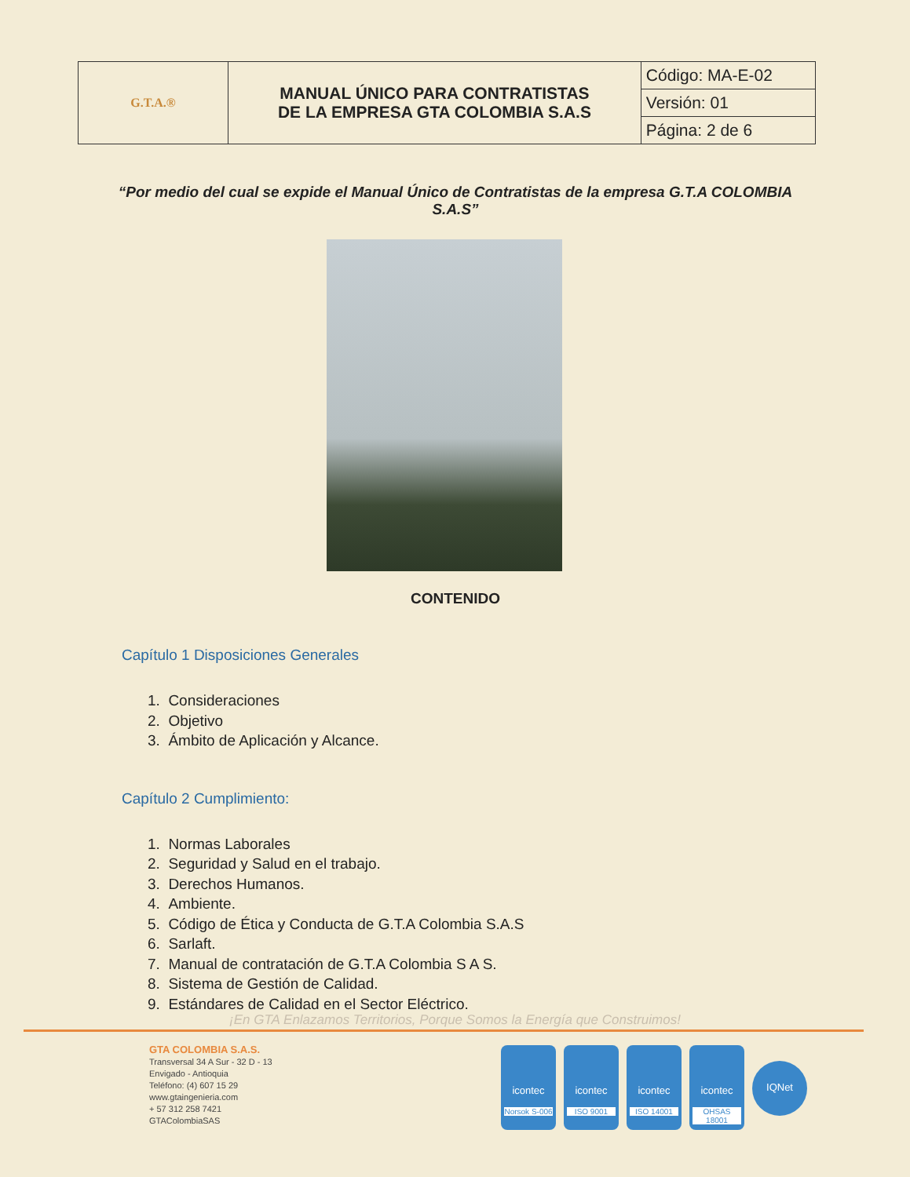| G.T.A.® | MANUAL ÚNICO PARA CONTRATISTAS DE LA EMPRESA GTA COLOMBIA S.A.S | Código: MA-E-02 |
| | | Versión: 01 |
| | | Página: 2 de 6 |
“Por medio del cual se expide el Manual Único de Contratistas de la empresa G.T.A COLOMBIA S.A.S”
CONTENIDO
Capítulo 1 Disposiciones Generales
1. Consideraciones
2. Objetivo
3. Ámbito de Aplicación y Alcance.
Capítulo 2 Cumplimiento:
1. Normas Laborales
2. Seguridad y Salud en el trabajo.
3. Derechos Humanos.
4. Ambiente.
5. Código de Ética y Conducta de G.T.A Colombia S.A.S
6. Sarlaft.
7. Manual de contratación de G.T.A Colombia S A S.
8. Sistema de Gestión de Calidad.
9. Estándares de Calidad en el Sector Eléctrico.
¡En GTA Enlazamos Territorios, Porque Somos la Energía que Construimos!
GTA COLOMBIA S.A.S.
Transversal 34 A Sur - 32 D - 13
Envigado - Antioquia
Teléfono: (4) 607 15 29
www.gtaingenieria.com
+ 57 312 258 7421
GTAColombiaSAS
icontec
Norsok S-006
icontec
ISO 9001
icontec
ISO 14001
icontec
OHSAS 18001
IQNet